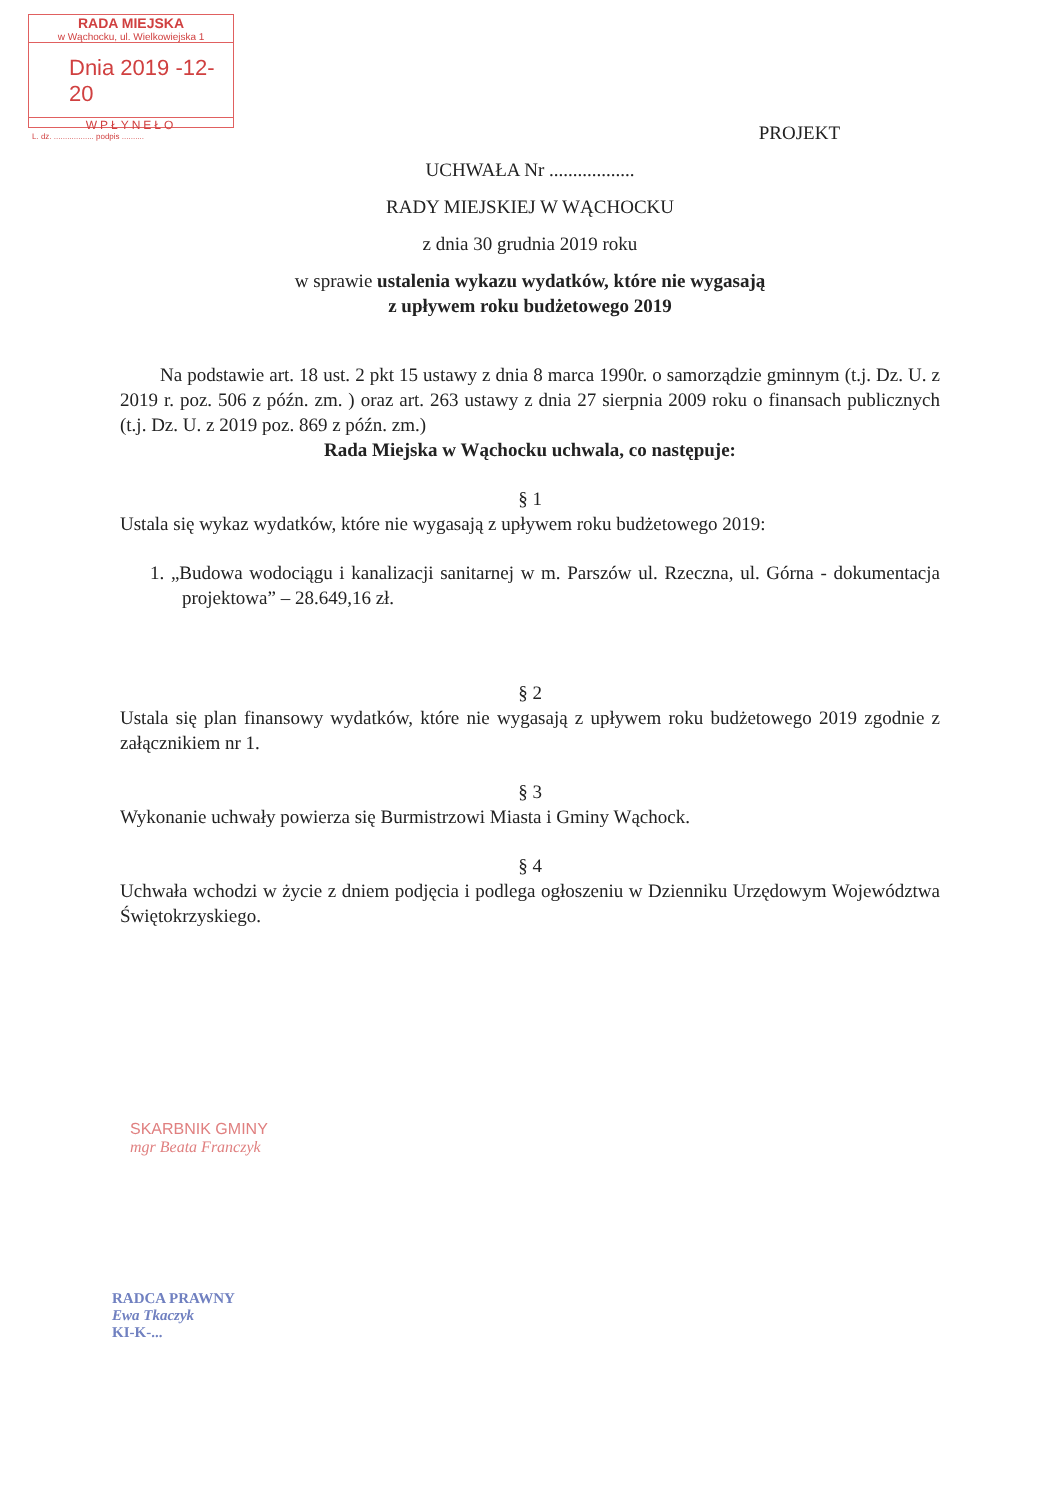RADA MIEJSKA
w Wąchocku, ul. Wielkowiejska 1
Dnia 2019 -12- 20
WPŁYNEŁO
L. dz. .................. podpis ..........
PROJEKT
UCHWAŁA Nr ..................
RADY MIEJSKIEJ W WĄCHOCKU
z dnia 30 grudnia 2019 roku
w sprawie ustalenia wykazu wydatków, które nie wygasają
z upływem roku budżetowego 2019
Na podstawie art. 18 ust. 2 pkt 15 ustawy z dnia 8 marca 1990r. o samorządzie gminnym (t.j. Dz. U. z 2019 r. poz. 506 z późn. zm. ) oraz art. 263 ustawy z dnia 27 sierpnia 2009 roku o finansach publicznych (t.j. Dz. U. z 2019 poz. 869 z późn. zm.)
Rada Miejska w Wąchocku uchwala, co następuje:
§ 1
Ustala się wykaz wydatków, które nie wygasają z upływem roku budżetowego 2019:
1. „Budowa wodociągu i kanalizacji sanitarnej w m. Parszów ul. Rzeczna, ul. Górna - dokumentacja projektowa” – 28.649,16 zł.
§ 2
Ustala się plan finansowy wydatków, które nie wygasają z upływem roku budżetowego 2019 zgodnie z załącznikiem nr 1.
§ 3
Wykonanie uchwały powierza się Burmistrzowi Miasta i Gminy Wąchock.
§ 4
Uchwała wchodzi w życie z dniem podjęcia i podlega ogłoszeniu w Dzienniku Urzędowym Województwa Świętokrzyskiego.
SKARBNIK GMINY
mgr Beata Franczyk
RADCA PRAWNY
Ewa Tkaczyk
KI-K-...